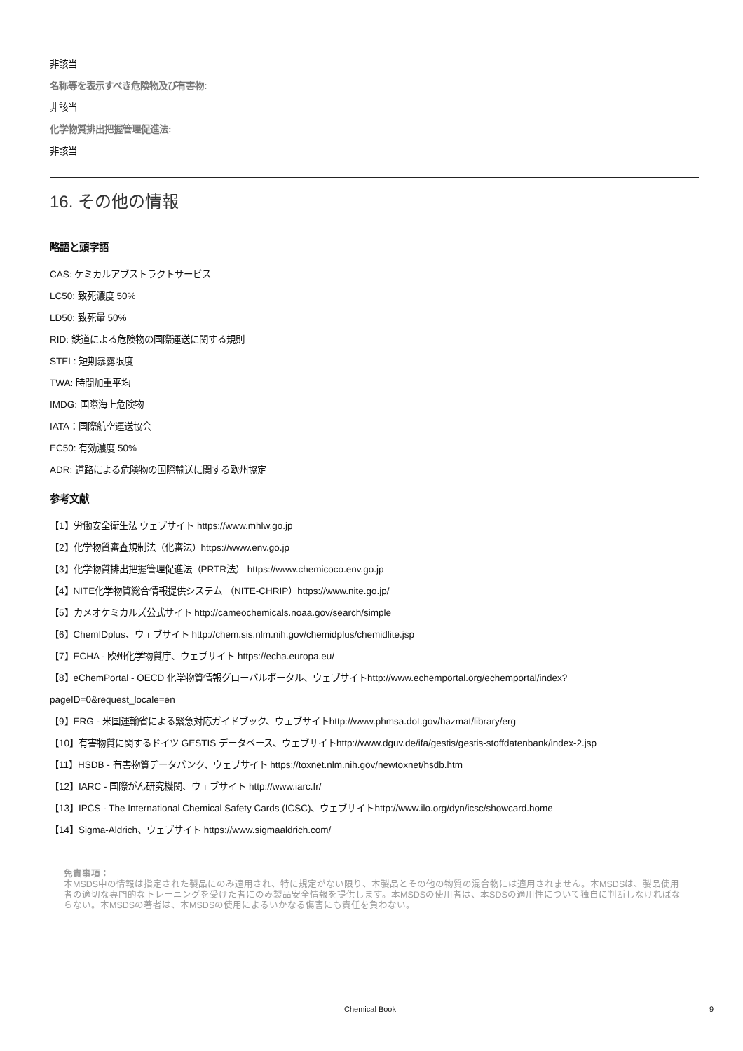非該当
名称等を表示すべき危険物及び有害物:
非該当
化学物質排出把握管理促進法:
非該当
16. その他の情報
略語と頭字語
CAS: ケミカルアブストラクトサービス
LC50: 致死濃度 50%
LD50: 致死量 50%
RID: 鉄道による危険物の国際運送に関する規則
STEL: 短期暴露限度
TWA: 時間加重平均
IMDG: 国際海上危険物
IATA：国際航空運送協会
EC50: 有効濃度 50%
ADR: 道路による危険物の国際輸送に関する欧州協定
参考文献
【1】労働安全衛生法 ウェブサイト https://www.mhlw.go.jp
【2】化学物質審査規制法（化審法）https://www.env.go.jp
【3】化学物質排出把握管理促進法（PRTR法） https://www.chemicoco.env.go.jp
【4】NITE化学物質総合情報提供システム （NITE-CHRIP）https://www.nite.go.jp/
【5】カメオケミカルズ公式サイト http://cameochemicals.noaa.gov/search/simple
【6】ChemIDplus、ウェブサイト http://chem.sis.nlm.nih.gov/chemidplus/chemidlite.jsp
【7】ECHA - 欧州化学物質庁、ウェブサイト https://echa.europa.eu/
【8】eChemPortal - OECD 化学物質情報グローバルポータル、ウェブサイトhttp://www.echemportal.org/echemportal/index?
pageID=0&request_locale=en
【9】ERG - 米国運輸省による緊急対応ガイドブック、ウェブサイトhttp://www.phmsa.dot.gov/hazmat/library/erg
【10】有害物質に関するドイツ GESTIS データベース、ウェブサイトhttp://www.dguv.de/ifa/gestis/gestis-stoffdatenbank/index-2.jsp
【11】HSDB - 有害物質データバンク、ウェブサイト https://toxnet.nlm.nih.gov/newtoxnet/hsdb.htm
【12】IARC - 国際がん研究機関、ウェブサイト http://www.iarc.fr/
【13】IPCS - The International Chemical Safety Cards (ICSC)、ウェブサイトhttp://www.ilo.org/dyn/icsc/showcard.home
【14】Sigma-Aldrich、ウェブサイト https://www.sigmaaldrich.com/
免責事項：
本MSDS中の情報は指定された製品にのみ適用され、特に規定がない限り、本製品とその他の物質の混合物には適用されません。本MSDSは、製品使用者の適切な専門的なトレーニングを受けた者にのみ製品安全情報を提供します。本MSDSの使用者は、本SDSの適用性について独自に判断しなければならない。本MSDSの著者は、本MSDSの使用によるいかなる傷害にも責任を負わない。
Chemical Book 9